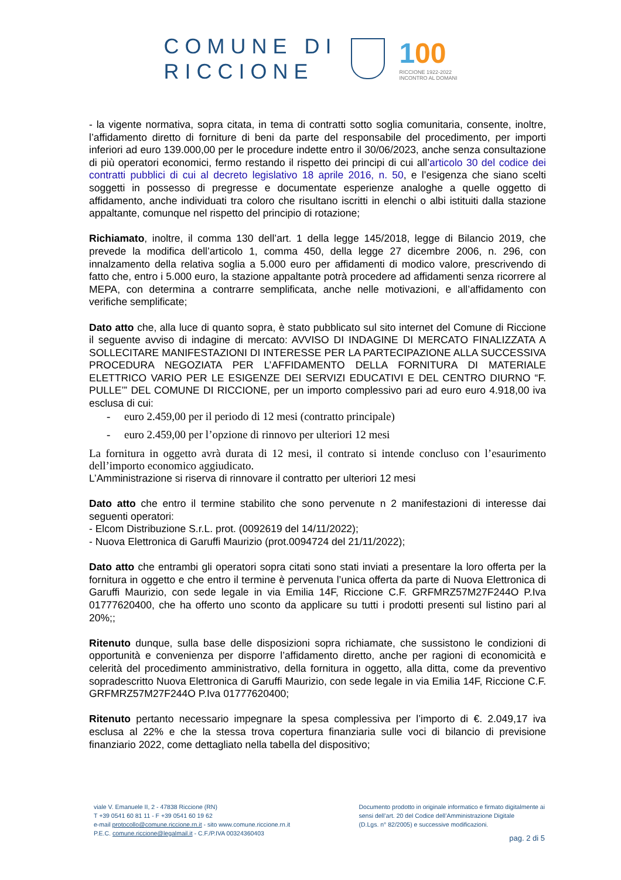COMUNE DI
RICCIONE
100
RICCIONE 1922-2022
INCONTRO AL DOMANI
- la vigente normativa, sopra citata, in tema di contratti sotto soglia comunitaria, consente, inoltre, l’affidamento diretto di forniture di beni da parte del responsabile del procedimento, per importi inferiori ad euro 139.000,00 per le procedure indette entro il 30/06/2023, anche senza consultazione di più operatori economici, fermo restando il rispetto dei principi di cui all’articolo 30 del codice dei contratti pubblici di cui al decreto legislativo 18 aprile 2016, n. 50, e l’esigenza che siano scelti soggetti in possesso di pregresse e documentate esperienze analoghe a quelle oggetto di affidamento, anche individuati tra coloro che risultano iscritti in elenchi o albi istituiti dalla stazione appaltante, comunque nel rispetto del principio di rotazione;
Richiamato, inoltre, il comma 130 dell’art. 1 della legge 145/2018, legge di Bilancio 2019, che prevede la modifica dell’articolo 1, comma 450, della legge 27 dicembre 2006, n. 296, con innalzamento della relativa soglia a 5.000 euro per affidamenti di modico valore, prescrivendo di fatto che, entro i 5.000 euro, la stazione appaltante potrà procedere ad affidamenti senza ricorrere al MEPA, con determina a contrarre semplificata, anche nelle motivazioni, e all’affidamento con verifiche semplificate;
Dato atto che, alla luce di quanto sopra, è stato pubblicato sul sito internet del Comune di Riccione il seguente avviso di indagine di mercato: AVVISO DI INDAGINE DI MERCATO FINALIZZATA A SOLLECITARE MANIFESTAZIONI DI INTERESSE PER LA PARTECIPAZIONE ALLA SUCCESSIVA PROCEDURA NEGOZIATA PER L’AFFIDAMENTO DELLA FORNITURA DI MATERIALE ELETTRICO VARIO PER LE ESIGENZE DEI SERVIZI EDUCATIVI E DEL CENTRO DIURNO “F. PULLE’” DEL COMUNE DI RICCIONE, per un importo complessivo pari ad euro euro 4.918,00 iva esclusa di cui:
- euro 2.459,00 per il periodo di 12 mesi (contratto principale)
- euro 2.459,00 per l’opzione di rinnovo per ulteriori 12 mesi
La fornitura in oggetto avrà durata di 12 mesi, il contrato si intende concluso con l’esaurimento dell’importo economico aggiudicato.
L’Amministrazione si riserva di rinnovare il contratto per ulteriori 12 mesi
Dato atto che entro il termine stabilito che sono pervenute n 2 manifestazioni di interesse dai seguenti operatori:
- Elcom Distribuzione S.r.L. prot. (0092619 del 14/11/2022);
- Nuova Elettronica di Garuffi Maurizio (prot.0094724 del 21/11/2022);
Dato atto che entrambi gli operatori sopra citati sono stati inviati a presentare la loro offerta per la fornitura in oggetto e che entro il termine è pervenuta l’unica offerta da parte di Nuova Elettronica di Garuffi Maurizio, con sede legale in via Emilia 14F, Riccione C.F. GRFMRZ57M27F244O P.Iva 01777620400, che ha offerto uno sconto da applicare su tutti i prodotti presenti sul listino pari al 20%;;
Ritenuto dunque, sulla base delle disposizioni sopra richiamate, che sussistono le condizioni di opportunità e convenienza per disporre l’affidamento diretto, anche per ragioni di economicità e celerità del procedimento amministrativo, della fornitura in oggetto, alla ditta, come da preventivo sopradescritto Nuova Elettronica di Garuffi Maurizio, con sede legale in via Emilia 14F, Riccione C.F. GRFMRZ57M27F244O P.Iva 01777620400;
Ritenuto pertanto necessario impegnare la spesa complessiva per l’importo di €. 2.049,17 iva esclusa al 22% e che la stessa trova copertura finanziaria sulle voci di bilancio di previsione finanziario 2022, come dettagliato nella tabella del dispositivo;
viale V. Emanuele II, 2 - 47838 Riccione (RN)
T +39 0541 60 81 11 - F +39 0541 60 19 62
e-mail protocollo@comune.riccione.rn.it - sito www.comune.riccione.rn.it
P.E.C. comune.riccione@legalmail.it - C.F./P.IVA 00324360403
Documento prodotto in originale informatico e firmato digitalmente ai
sensi dell’art. 20 del Codice dell’Amministrazione Digitale
(D.Lgs. n° 82/2005) e successive modificazioni.
pag. 2 di 5